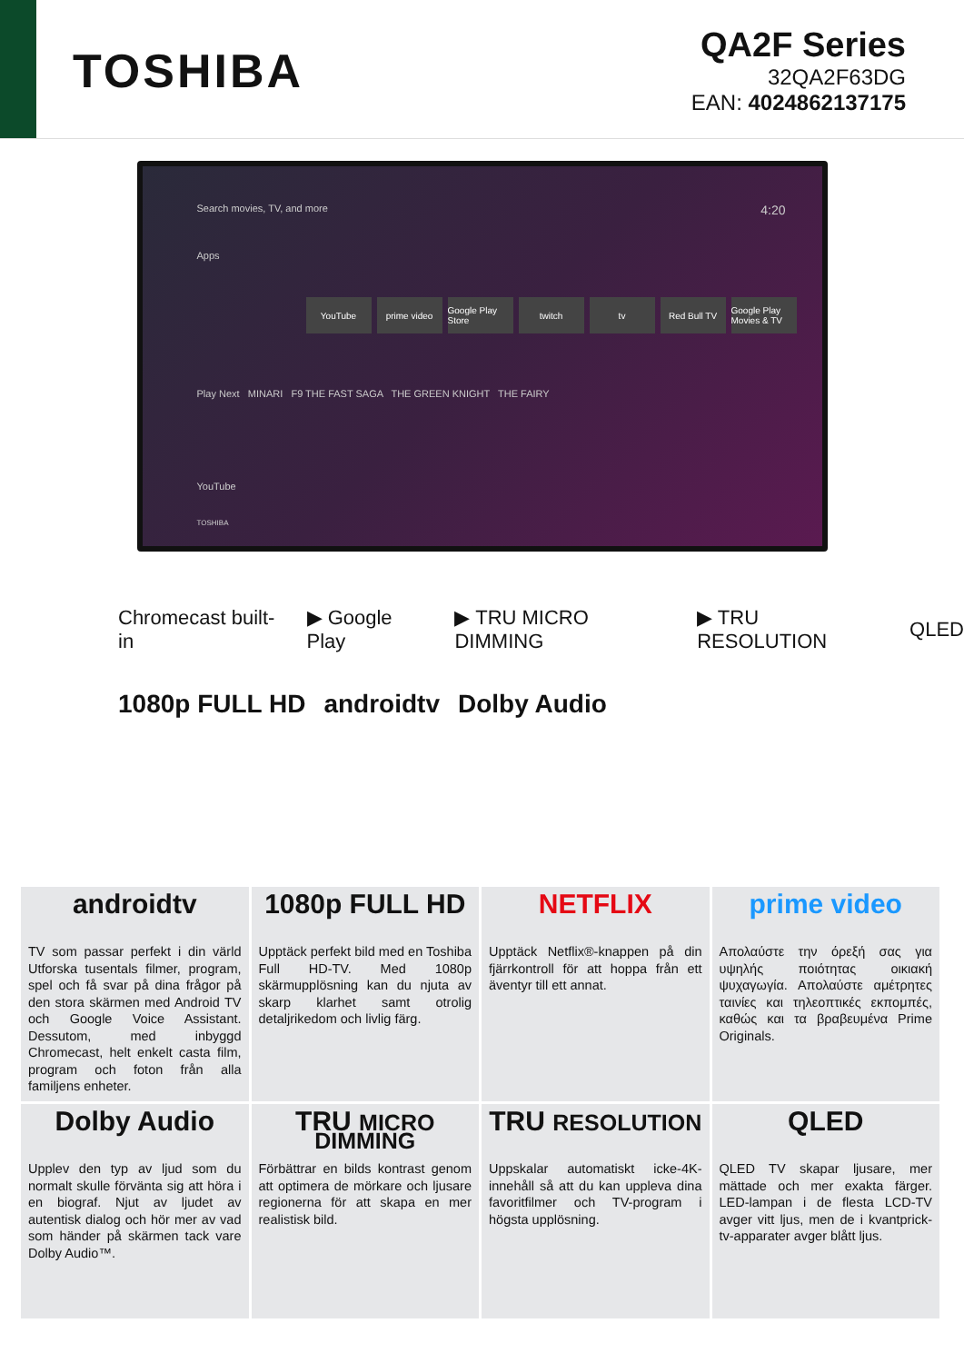TOSHIBA
QA2F Series
32QA2F63DG
EAN: 4024862137175
Search movies, TV, and more 4:20
Apps
YouTube prime video Google Play Store twitch tv Red Bull TV Google Play Movies & TV
Play Next MINARI F9 THE FAST SAGA THE GREEN KNIGHT THE FAIRY
YouTube
TOSHIBA
Chromecast built-in ▶ Google Play ▶ TRU MICRO DIMMING ▶ TRU RESOLUTION QLED
1080p FULL HD androidtv Dolby Audio
androidtv
TV som passar perfekt i din värld Utforska tusentals filmer, program, spel och få svar på dina frågor på den stora skärmen med Android TV och Google Voice Assistant. Dessutom, med inbyggd Chromecast, helt enkelt casta film, program och foton från alla familjens enheter.
1080p FULL HD
Upptäck perfekt bild med en Toshiba Full HD-TV. Med 1080p skärmupplösning kan du njuta av skarp klarhet samt otrolig detaljrikedom och livlig färg.
NETFLIX
Upptäck Netflix®-knappen på din fjärrkontroll för att hoppa från ett äventyr till ett annat.
prime video
Απολαύστε την όρεξή σας για υψηλής ποιότητας οικιακή ψυχαγωγία. Απολαύστε αμέτρητες ταινίες και τηλεοπτικές εκπομπές, καθώς και τα βραβευμένα Prime Originals.
Dolby Audio
Upplev den typ av ljud som du normalt skulle förvänta sig att höra i en biograf. Njut av ljudet av autentisk dialog och hör mer av vad som händer på skärmen tack vare Dolby Audio™.
TRU MICRO DIMMING
Förbättrar en bilds kontrast genom att optimera de mörkare och ljusare regionerna för att skapa en mer realistisk bild.
TRU RESOLUTION
Uppskalar automatiskt icke-4K-innehåll så att du kan uppleva dina favoritfilmer och TV-program i högsta upplösning.
QLED
QLED TV skapar ljusare, mer mättade och mer exakta färger. LED-lampan i de flesta LCD-TV avger vitt ljus, men de i kvantprick-tv-apparater avger blått ljus.